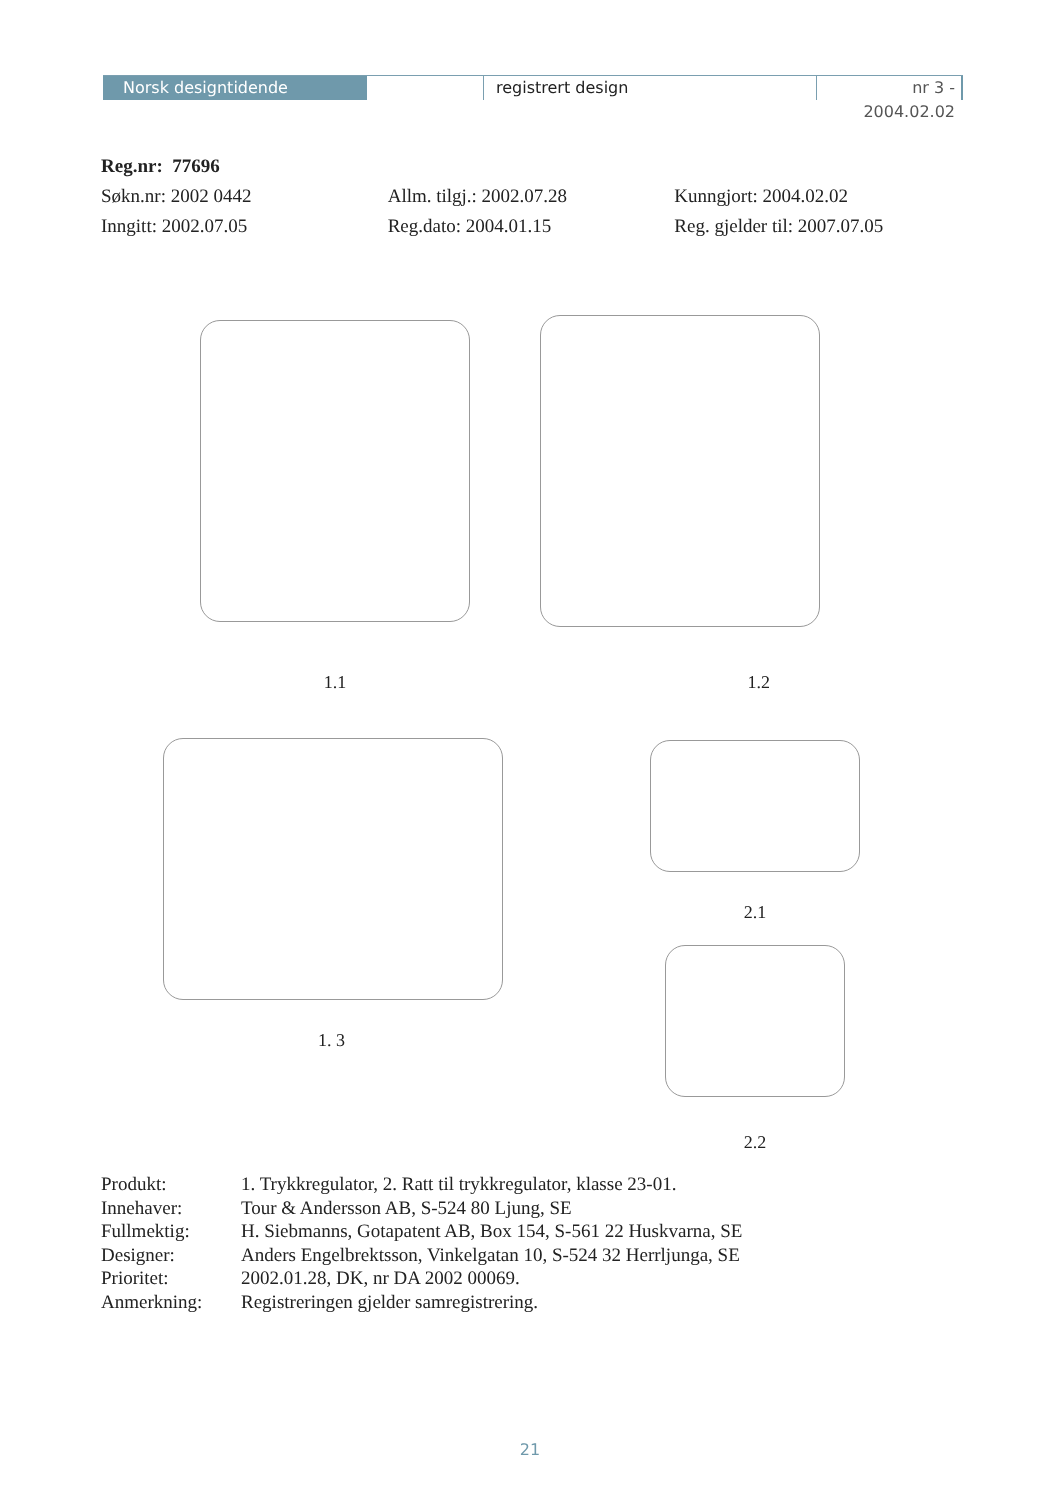Norsk designtidende registrert design nr 3 - 2004.02.02
Reg.nr: 77696
Søkn.nr: 2002 0442 Allm. tilgj.: 2002.07.28 Kunngjort: 2004.02.02
Inngitt: 2002.07.05 Reg.dato: 2004.01.15 Reg. gjelder til: 2007.07.05
1.1 1.2
1. 3 2.1
2.2
Produkt: 1. Trykkregulator, 2. Ratt til trykkregulator, klasse 23-01.
Innehaver: Tour & Andersson AB, S-524 80 Ljung, SE
Fullmektig: H. Siebmanns, Gotapatent AB, Box 154, S-561 22 Huskvarna, SE
Designer: Anders Engelbrektsson, Vinkelgatan 10, S-524 32 Herrljunga, SE
Prioritet: 2002.01.28, DK, nr DA 2002 00069.
Anmerkning: Registreringen gjelder samregistrering.
21